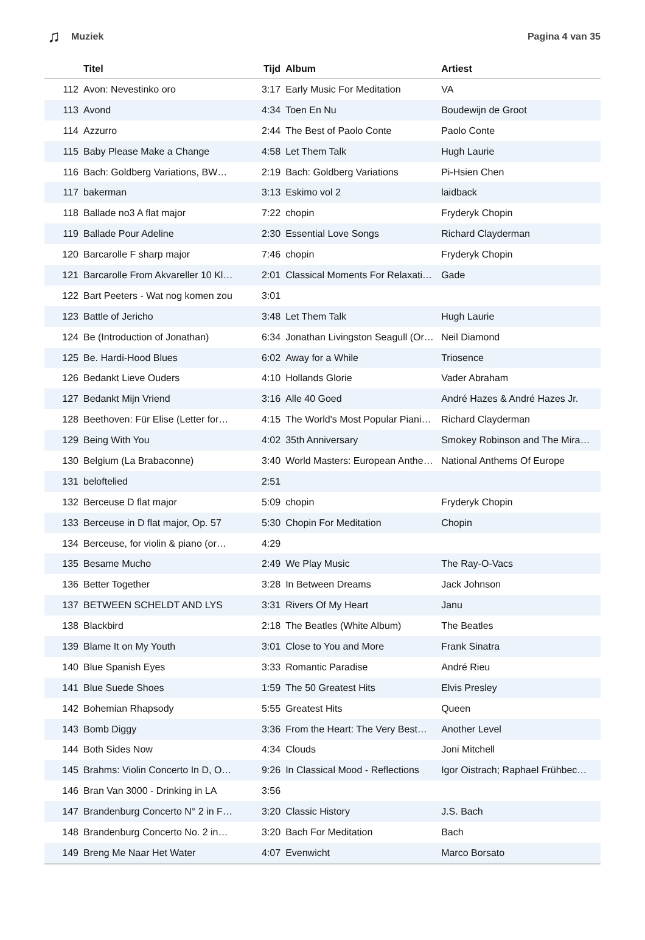♫ Muziek Pagina 4 van 35
| | Titel | Tijd | Album | Artiest |
| --- | --- | --- | --- | --- |
| 112 | Avon: Nevestinko oro | 3:17 | Early Music For Meditation | VA |
| 113 | Avond | 4:34 | Toen En Nu | Boudewijn de Groot |
| 114 | Azzurro | 2:44 | The Best of Paolo Conte | Paolo Conte |
| 115 | Baby Please Make a Change | 4:58 | Let Them Talk | Hugh Laurie |
| 116 | Bach: Goldberg Variations, BW… | 2:19 | Bach: Goldberg Variations | Pi-Hsien Chen |
| 117 | bakerman | 3:13 | Eskimo vol 2 | laidback |
| 118 | Ballade no3 A flat major | 7:22 | chopin | Fryderyk Chopin |
| 119 | Ballade Pour Adeline | 2:30 | Essential Love Songs | Richard Clayderman |
| 120 | Barcarolle F sharp major | 7:46 | chopin | Fryderyk Chopin |
| 121 | Barcarolle From Akvareller 10 Kl… | 2:01 | Classical Moments For Relaxati… | Gade |
| 122 | Bart Peeters - Wat nog komen zou | 3:01 | | |
| 123 | Battle of Jericho | 3:48 | Let Them Talk | Hugh Laurie |
| 124 | Be (Introduction of Jonathan) | 6:34 | Jonathan Livingston Seagull (Or… | Neil Diamond |
| 125 | Be. Hardi-Hood Blues | 6:02 | Away for a While | Triosence |
| 126 | Bedankt Lieve Ouders | 4:10 | Hollands Glorie | Vader Abraham |
| 127 | Bedankt Mijn Vriend | 3:16 | Alle 40 Goed | André Hazes & André Hazes Jr. |
| 128 | Beethoven: Für Elise (Letter for… | 4:15 | The World's Most Popular Piani… | Richard Clayderman |
| 129 | Being With You | 4:02 | 35th Anniversary | Smokey Robinson and The Mira… |
| 130 | Belgium (La Brabaconne) | 3:40 | World Masters: European Anthe… | National Anthems Of Europe |
| 131 | beloftelied | 2:51 | | |
| 132 | Berceuse D flat major | 5:09 | chopin | Fryderyk Chopin |
| 133 | Berceuse in D flat major, Op. 57 | 5:30 | Chopin For Meditation | Chopin |
| 134 | Berceuse, for violin & piano (or… | 4:29 | | |
| 135 | Besame Mucho | 2:49 | We Play Music | The Ray-O-Vacs |
| 136 | Better Together | 3:28 | In Between Dreams | Jack Johnson |
| 137 | BETWEEN SCHELDT AND LYS | 3:31 | Rivers Of My Heart | Janu |
| 138 | Blackbird | 2:18 | The Beatles (White Album) | The Beatles |
| 139 | Blame It on My Youth | 3:01 | Close to You and More | Frank Sinatra |
| 140 | Blue Spanish Eyes | 3:33 | Romantic Paradise | André Rieu |
| 141 | Blue Suede Shoes | 1:59 | The 50 Greatest Hits | Elvis Presley |
| 142 | Bohemian Rhapsody | 5:55 | Greatest Hits | Queen |
| 143 | Bomb Diggy | 3:36 | From the Heart: The Very Best… | Another Level |
| 144 | Both Sides Now | 4:34 | Clouds | Joni Mitchell |
| 145 | Brahms: Violin Concerto In D, O… | 9:26 | In Classical Mood - Reflections | Igor Oistrach; Raphael Frühbec… |
| 146 | Bran Van 3000 - Drinking in LA | 3:56 | | |
| 147 | Brandenburg Concerto N° 2 in F… | 3:20 | Classic History | J.S. Bach |
| 148 | Brandenburg Concerto No. 2 in… | 3:20 | Bach For Meditation | Bach |
| 149 | Breng Me Naar Het Water | 4:07 | Evenwicht | Marco Borsato |